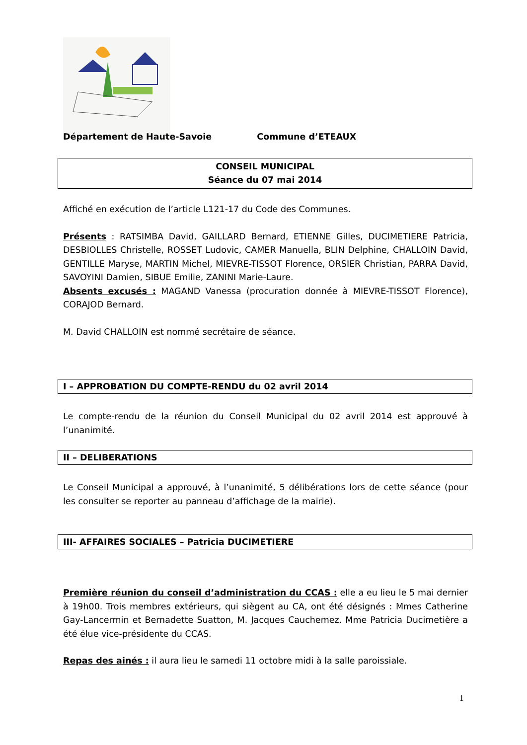Département de Haute-Savoie Commune d’ETEAUX
CONSEIL MUNICIPAL
Séance du 07 mai 2014
Affiché en exécution de l’article L121-17 du Code des Communes.
Présents : RATSIMBA David, GAILLARD Bernard, ETIENNE Gilles, DUCIMETIERE Patricia, DESBIOLLES Christelle, ROSSET Ludovic, CAMER Manuella, BLIN Delphine, CHALLOIN David, GENTILLE Maryse, MARTIN Michel, MIEVRE-TISSOT Florence, ORSIER Christian, PARRA David, SAVOYINI Damien, SIBUE Emilie, ZANINI Marie-Laure.
Absents excusés : MAGAND Vanessa (procuration donnée à MIEVRE-TISSOT Florence), CORAJOD Bernard.
M. David CHALLOIN est nommé secrétaire de séance.
I – APPROBATION DU COMPTE-RENDU du 02 avril 2014
Le compte-rendu de la réunion du Conseil Municipal du 02 avril 2014 est approuvé à l’unanimité.
II – DELIBERATIONS
Le Conseil Municipal a approuvé, à l’unanimité, 5 délibérations lors de cette séance (pour les consulter se reporter au panneau d’affichage de la mairie).
III- AFFAIRES SOCIALES – Patricia DUCIMETIERE
Première réunion du conseil d’administration du CCAS : elle a eu lieu le 5 mai dernier à 19h00. Trois membres extérieurs, qui siègent au CA, ont été désignés : Mmes Catherine Gay-Lancermin et Bernadette Suatton, M. Jacques Cauchemez. Mme Patricia Ducimetière a été élue vice-présidente du CCAS.
Repas des ainés : il aura lieu le samedi 11 octobre midi à la salle paroissiale.
1